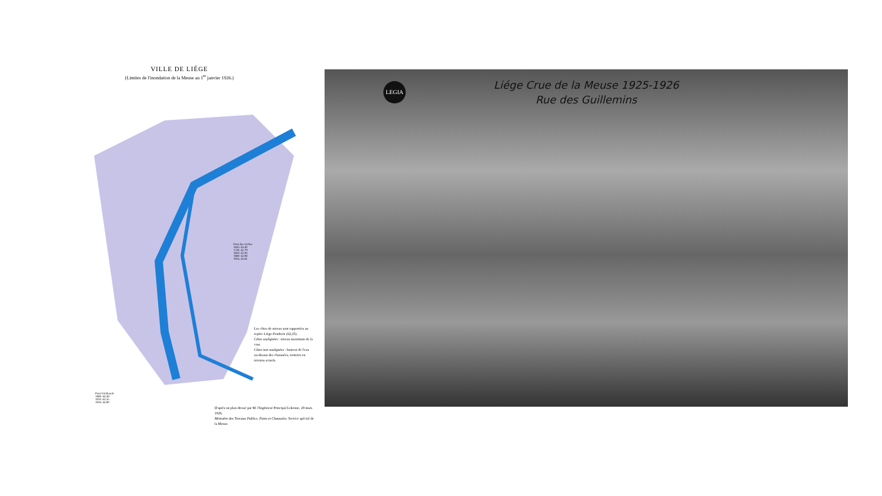VILLE DE LIÉGE
(Limites de l'inondation de la Meuse au 1<sup>er</sup> janvier 1926.)
Pont des Arches
1643. 63.40
1740. 62.79
1850. 62.93
1880. 63.08
1926. 63.81
Les côtes de niveau sont rapportées au repère Liége-Fonderie (62,25).
Côtes soulignées : niveau maximum de la crue.
Côtes non soulignées : hauteur de l'eau au-dessus des chaussées, trottoirs ou terrains actuels.
Pont Val Benoît
1880. 64.38
1910. 63.35
1926. 64.80
D'après un plan dressé par M. l'Ingénieur Principal Lekenne, 29 mars 1926.
Ministère des Travaux Publics. Ponts et Chaussées. Service spécial de la Meuse.
LEGIA
Liége Crue de la Meuse 1925-1926
Rue des Guillemins